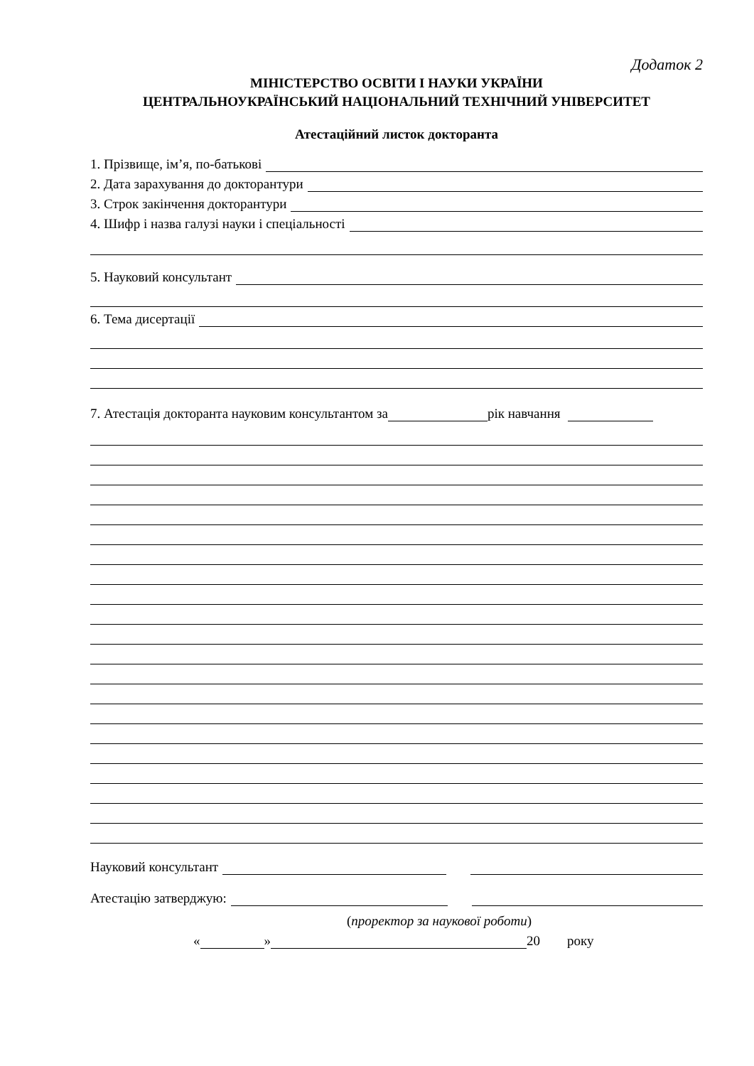Додаток 2
МІНІСТЕРСТВО ОСВІТИ І НАУКИ УКРАЇНИ
ЦЕНТРАЛЬНОУКРАЇНСЬКИЙ НАЦІОНАЛЬНИЙ ТЕХНІЧНИЙ УНІВЕРСИТЕТ
Атестаційний листок докторанта
1. Прізвище, ім’я, по-батькові
2. Дата зарахування до докторантури
3. Строк закінчення докторантури
4. Шифр і назва галузі науки і спеціальності
5. Науковий консультант
6. Тема дисертації
7. Атестація докторанта науковим консультантом за рік навчання
Науковий консультант
Атестацію затверджую:
(проректор за наукової роботи)
« » 20 року